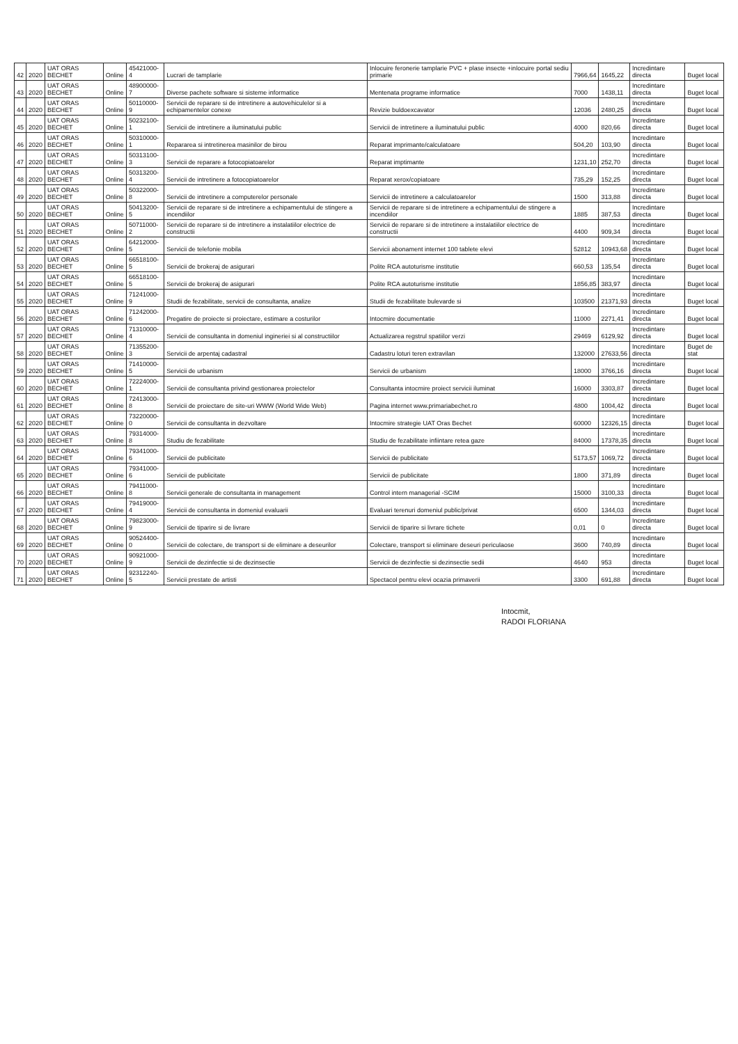| 42 | 2020 | UAT ORAS BECHET | Online | 45421000-4 | Lucrari de tamplarie | Inlocuire feronerie tamplarie PVC + plase insecte +inlocuire portal sediu primarie | 7966,64 | 1645,22 | Incredintare directa | Buget local |
| 43 | 2020 | UAT ORAS BECHET | Online | 48900000-7 | Diverse pachete software si sisteme informatice | Mentenata programe informatice | 7000 | 1438,11 | Incredintare directa | Buget local |
| 44 | 2020 | UAT ORAS BECHET | Online | 50110000-9 | Servicii de reparare si de intretinere a autovehiculelor si a echipamentelor conexe | Revizie buldoexcavator | 12036 | 2480,25 | Incredintare directa | Buget local |
| 45 | 2020 | UAT ORAS BECHET | Online | 50232100-1 | Servicii de intretinere a iluminatului public | Servicii de intretinere a iluminatului public | 4000 | 820,66 | Incredintare directa | Buget local |
| 46 | 2020 | UAT ORAS BECHET | Online | 50310000-1 | Repararea si intretinerea masinilor de birou | Reparat imprimante/calculatoare | 504,20 | 103,90 | Incredintare directa | Buget local |
| 47 | 2020 | UAT ORAS BECHET | Online | 50313100-3 | Servicii de reparare a fotocopiatoarelor | Reparat imptimante | 1231,10 | 252,70 | Incredintare directa | Buget local |
| 48 | 2020 | UAT ORAS BECHET | Online | 50313200-4 | Servicii de intretinere a fotocopiatoarelor | Reparat xerox/copiatoare | 735,29 | 152,25 | Incredintare directa | Buget local |
| 49 | 2020 | UAT ORAS BECHET | Online | 50322000-8 | Servicii de intretinere a computerelor personale | Servicii de intretinere a calculatoarelor | 1500 | 313,88 | Incredintare directa | Buget local |
| 50 | 2020 | UAT ORAS BECHET | Online | 50413200-5 | Servicii de reparare si de intretinere a echipamentului de stingere a incendiilor | Servicii de reparare si de intretinere a echipamentului de stingere a incendiilor | 1885 | 387,53 | Incredintare directa | Buget local |
| 51 | 2020 | UAT ORAS BECHET | Online | 50711000-2 | Servicii de reparare si de intretinere a instalatiilor electrice de constructii | Servicii de reparare si de intretinere a instalatiilor electrice de constructii | 4400 | 909,34 | Incredintare directa | Buget local |
| 52 | 2020 | UAT ORAS BECHET | Online | 64212000-5 | Servicii de telefonie mobila | Servicii abonament internet 100 tablete elevi | 52812 | 10943,68 | Incredintare directa | Buget local |
| 53 | 2020 | UAT ORAS BECHET | Online | 66518100-5 | Servicii de brokeraj de asigurari | Polite RCA autoturisme institutie | 660,53 | 135,54 | Incredintare directa | Buget local |
| 54 | 2020 | UAT ORAS BECHET | Online | 66518100-5 | Servicii de brokeraj de asigurari | Polite RCA autoturisme institutie | 1856,85 | 383,97 | Incredintare directa | Buget local |
| 55 | 2020 | UAT ORAS BECHET | Online | 71241000-9 | Studii de fezabilitate, servicii de consultanta, analize | Studii de fezabilitate bulevarde si | 103500 | 21371,93 | Incredintare directa | Buget local |
| 56 | 2020 | UAT ORAS BECHET | Online | 71242000-6 | Pregatire de proiecte si proiectare, estimare a costurilor | Intocmire documentatie | 11000 | 2271,41 | Incredintare directa | Buget local |
| 57 | 2020 | UAT ORAS BECHET | Online | 71310000-4 | Servicii de consultanta in domeniul ingineriei si al constructiilor | Actualizarea regstrul spatiilor verzi | 29469 | 6129,92 | Incredintare directa | Buget local |
| 58 | 2020 | UAT ORAS BECHET | Online | 71355200-3 | Servicii de arpentaj cadastral | Cadastru loturi teren extravilan | 132000 | 27633,56 | Incredintare directa | Buget de stat |
| 59 | 2020 | UAT ORAS BECHET | Online | 71410000-5 | Servicii de urbanism | Servicii de urbanism | 18000 | 3766,16 | Incredintare directa | Buget local |
| 60 | 2020 | UAT ORAS BECHET | Online | 72224000-1 | Servicii de consultanta privind gestionarea proiectelor | Consultanta intocmire proiect servicii iluminat | 16000 | 3303,87 | Incredintare directa | Buget local |
| 61 | 2020 | UAT ORAS BECHET | Online | 72413000-8 | Servicii de proiectare de site-uri WWW (World Wide Web) | Pagina internet www.primariabechet.ro | 4800 | 1004,42 | Incredintare directa | Buget local |
| 62 | 2020 | UAT ORAS BECHET | Online | 73220000-0 | Servicii de consultanta in dezvoltare | Intocmire strategie UAT Oras Bechet | 60000 | 12326,15 | Incredintare directa | Buget local |
| 63 | 2020 | UAT ORAS BECHET | Online | 79314000-8 | Studiu de fezabilitate | Studiu de fezabilitate infiintare retea gaze | 84000 | 17378,35 | Incredintare directa | Buget local |
| 64 | 2020 | UAT ORAS BECHET | Online | 79341000-6 | Servicii de publicitate | Servicii de publicitate | 5173,57 | 1069,72 | Incredintare directa | Buget local |
| 65 | 2020 | UAT ORAS BECHET | Online | 79341000-6 | Servicii de publicitate | Servicii de publicitate | 1800 | 371,89 | Incredintare directa | Buget local |
| 66 | 2020 | UAT ORAS BECHET | Online | 79411000-8 | Servicii generale de consultanta in management | Control intern managerial -SCIM | 15000 | 3100,33 | Incredintare directa | Buget local |
| 67 | 2020 | UAT ORAS BECHET | Online | 79419000-4 | Servicii de consultanta in domeniul evaluarii | Evaluari terenuri domeniul public/privat | 6500 | 1344,03 | Incredintare directa | Buget local |
| 68 | 2020 | UAT ORAS BECHET | Online | 79823000-9 | Servicii de tiparire si de livrare | Servicii de tiparire si livrare tichete | 0,01 | 0 | Incredintare directa | Buget local |
| 69 | 2020 | UAT ORAS BECHET | Online | 90524400-0 | Servicii de colectare, de transport si de eliminare a deseurilor | Colectare, transport si eliminare deseuri periculaose | 3600 | 740,89 | Incredintare directa | Buget local |
| 70 | 2020 | UAT ORAS BECHET | Online | 90921000-9 | Servicii de dezinfectie si de dezinsectie | Servicii de dezinfectie si dezinsectie sedii | 4640 | 953 | Incredintare directa | Buget local |
| 71 | 2020 | UAT ORAS BECHET | Online | 92312240-5 | Servicii prestate de artisti | Spectacol pentru elevi ocazia primaverii | 3300 | 691,88 | Incredintare directa | Buget local |
Intocmit,
RADOI FLORIANA